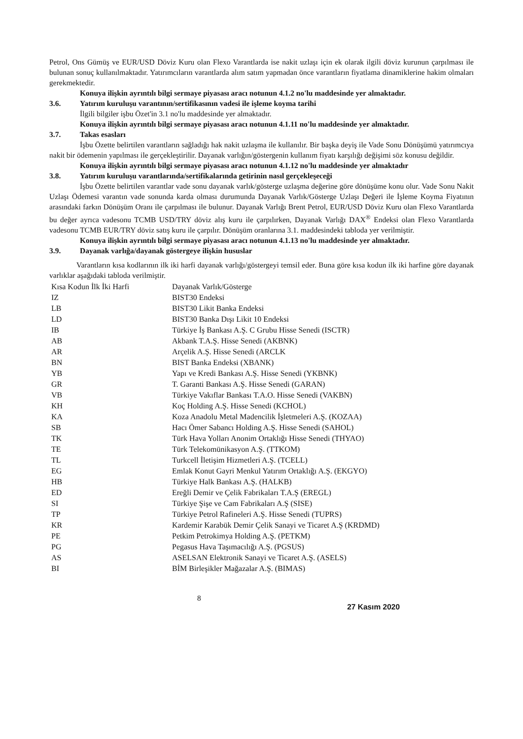Petrol, Ons Gümüş ve EUR/USD Döviz Kuru olan Flexo Varantlarda ise nakit uzlaşı için ek olarak ilgili döviz kurunun çarpılması ile bulunan sonuç kullanılmaktadır. Yatırımcıların varantlarda alım satım yapmadan önce varantların fiyatlama dinamiklerine hakim olmaları gerekmektedir.
Konuya ilişkin ayrıntılı bilgi sermaye piyasası aracı notunun 4.1.2 no'lu maddesinde yer almaktadır.
3.6. Yatırım kuruluşu varantının/sertifikasının vadesi ile işleme koyma tarihi
İlgili bilgiler işbu Özet'in 3.1 no'lu maddesinde yer almaktadır.
Konuya ilişkin ayrıntılı bilgi sermaye piyasası aracı notunun 4.1.11 no'lu maddesinde yer almaktadır.
3.7. Takas esasları
İşbu Özette belirtilen varantların sağladığı hak nakit uzlaşma ile kullanılır. Bir başka deyiş ile Vade Sonu Dönüşümü yatırımcıya nakit bir ödemenin yapılması ile gerçekleştirilir. Dayanak varlığın/göstergenin kullanım fiyatı karşılığı değişimi söz konusu değildir.
Konuya ilişkin ayrıntılı bilgi sermaye piyasası aracı notunun 4.1.12 no'lu maddesinde yer almaktadır
3.8. Yatırım kuruluşu varantlarında/sertifikalarında getirinin nasıl gerçekleşeceği
İşbu Özette belirtilen varantlar vade sonu dayanak varlık/gösterge uzlaşma değerine göre dönüşüme konu olur. Vade Sonu Nakit Uzlaşı Ödemesi varantın vade sonunda karda olması durumunda Dayanak Varlık/Gösterge Uzlaşı Değeri ile İşleme Koyma Fiyatının arasındaki farkın Dönüşüm Oranı ile çarpılması ile bulunur. Dayanak Varlığı Brent Petrol, EUR/USD Döviz Kuru olan Flexo Varantlarda bu değer ayrıca vadesonu TCMB USD/TRY döviz alış kuru ile çarpılırken, Dayanak Varlığı DAX<sup>®</sup> Endeksi olan Flexo Varantlarda vadesonu TCMB EUR/TRY döviz satış kuru ile çarpılır. Dönüşüm oranlarına 3.1. maddesindeki tabloda yer verilmiştir.
Konuya ilişkin ayrıntılı bilgi sermaye piyasası aracı notunun 4.1.13 no'lu maddesinde yer almaktadır.
3.9. Dayanak varlığa/dayanak göstergeye ilişkin hususlar
Varantların kısa kodlarının ilk iki harfi dayanak varlığı/göstergeyi temsil eder. Buna göre kısa kodun ilk iki harfine göre dayanak varlıklar aşağıdaki tabloda verilmiştir.
| Kısa Kodun İlk İki Harfi | Dayanak Varlık/Gösterge |
| --- | --- |
| IZ | BIST30 Endeksi |
| LB | BIST30 Likit Banka Endeksi |
| LD | BIST30 Banka Dışı Likit 10 Endeksi |
| IB | Türkiye İş Bankası A.Ş. C Grubu Hisse Senedi (ISCTR) |
| AB | Akbank T.A.Ş. Hisse Senedi (AKBNK) |
| AR | Arçelik A.Ş. Hisse Senedi (ARCLK |
| BN | BIST Banka Endeksi (XBANK) |
| YB | Yapı ve Kredi Bankası A.Ş. Hisse Senedi (YKBNK) |
| GR | T. Garanti Bankası A.Ş. Hisse Senedi (GARAN) |
| VB | Türkiye Vakıflar Bankası T.A.O. Hisse Senedi (VAKBN) |
| KH | Koç Holding A.Ş. Hisse Senedi (KCHOL) |
| KA | Koza Anadolu Metal Madencilik İşletmeleri A.Ş. (KOZAA) |
| SB | Hacı Ömer Sabancı Holding A.Ş. Hisse Senedi (SAHOL) |
| TK | Türk Hava Yolları Anonim Ortaklığı Hisse Senedi (THYAO) |
| TE | Türk Telekomünikasyon A.Ş. (TTKOM) |
| TL | Turkcell İletişim Hizmetleri A.Ş. (TCELL) |
| EG | Emlak Konut Gayri Menkul Yatırım Ortaklığı A.Ş. (EKGYO) |
| HB | Türkiye Halk Bankası A.Ş. (HALKB) |
| ED | Ereğli Demir ve Çelik Fabrikaları T.A.Ş (EREGL) |
| SI | Türkiye Şişe ve Cam Fabrikaları A.Ş (SISE) |
| TP | Türkiye Petrol Rafineleri A.Ş. Hisse Senedi (TUPRS) |
| KR | Kardemir Karabük Demir Çelik Sanayi ve Ticaret A.Ş (KRDMD) |
| PE | Petkim Petrokimya Holding A.Ş. (PETKM) |
| PG | Pegasus Hava Taşımacılığı A.Ş. (PGSUS) |
| AS | ASELSAN Elektronik Sanayi ve Ticaret A.Ş. (ASELS) |
| BI | BİM Birleşikler Mağazalar A.Ş. (BIMAS) |
8 27 Kasım 2020